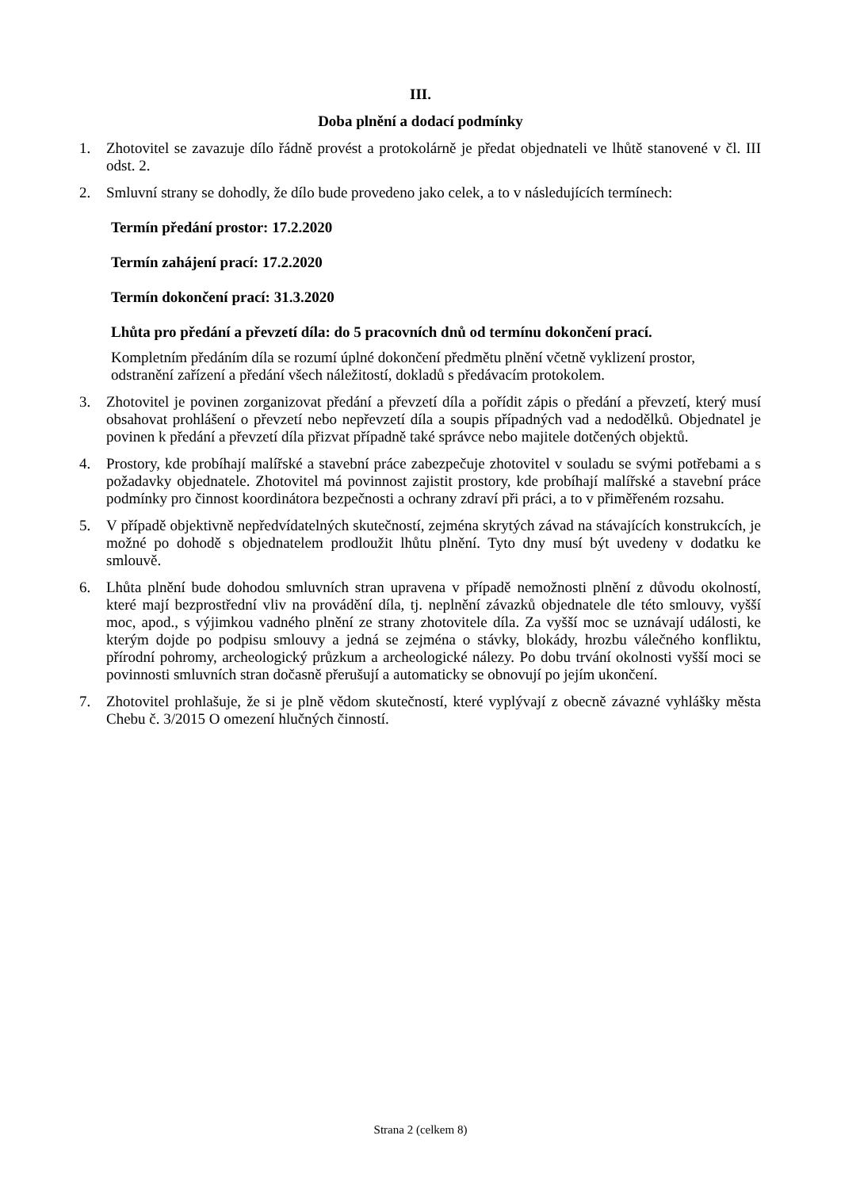III.
Doba plnění a dodací podmínky
1. Zhotovitel se zavazuje dílo řádně provést a protokolárně je předat objednateli ve lhůtě stanovené v čl. III odst. 2.
2. Smluvní strany se dohodly, že dílo bude provedeno jako celek, a to v následujících termínech:
Termín předání prostor: 17.2.2020
Termín zahájení prací: 17.2.2020
Termín dokončení prací: 31.3.2020
Lhůta pro předání a převzetí díla: do 5 pracovních dnů od termínu dokončení prací.
Kompletním předáním díla se rozumí úplné dokončení předmětu plnění včetně vyklizení prostor, odstranění zařízení a předání všech náležitostí, dokladů s předávacím protokolem.
3. Zhotovitel je povinen zorganizovat předání a převzetí díla a pořídit zápis o předání a převzetí, který musí obsahovat prohlášení o převzetí nebo nepřevzetí díla a soupis případných vad a nedodělků. Objednatel je povinen k předání a převzetí díla přizvat případně také správce nebo majitele dotčených objektů.
4. Prostory, kde probíhají malířské a stavební práce zabezpečuje zhotovitel v souladu se svými potřebami a s požadavky objednatele. Zhotovitel má povinnost zajistit prostory, kde probíhají malířské a stavební práce podmínky pro činnost koordinátora bezpečnosti a ochrany zdraví při práci, a to v přiměřeném rozsahu.
5. V případě objektivně nepředvídatelných skutečností, zejména skrytých závad na stávajících konstrukcích, je možné po dohodě s objednatelem prodloužit lhůtu plnění. Tyto dny musí být uvedeny v dodatku ke smlouvě.
6. Lhůta plnění bude dohodou smluvních stran upravena v případě nemožnosti plnění z důvodu okolností, které mají bezprostřední vliv na provádění díla, tj. neplnění závazků objednatele dle této smlouvy, vyšší moc, apod., s výjimkou vadného plnění ze strany zhotovitele díla. Za vyšší moc se uznávají události, ke kterým dojde po podpisu smlouvy a jedná se zejména o stávky, blokády, hrozbu válečného konfliktu, přírodní pohromy, archeologický průzkum a archeologické nálezy. Po dobu trvání okolnosti vyšší moci se povinnosti smluvních stran dočasně přerušují a automaticky se obnovují po jejím ukončení.
7. Zhotovitel prohlašuje, že si je plně vědom skutečností, které vyplývají z obecně závazné vyhlášky města Chebu č. 3/2015 O omezení hlučných činností.
Strana 2 (celkem 8)